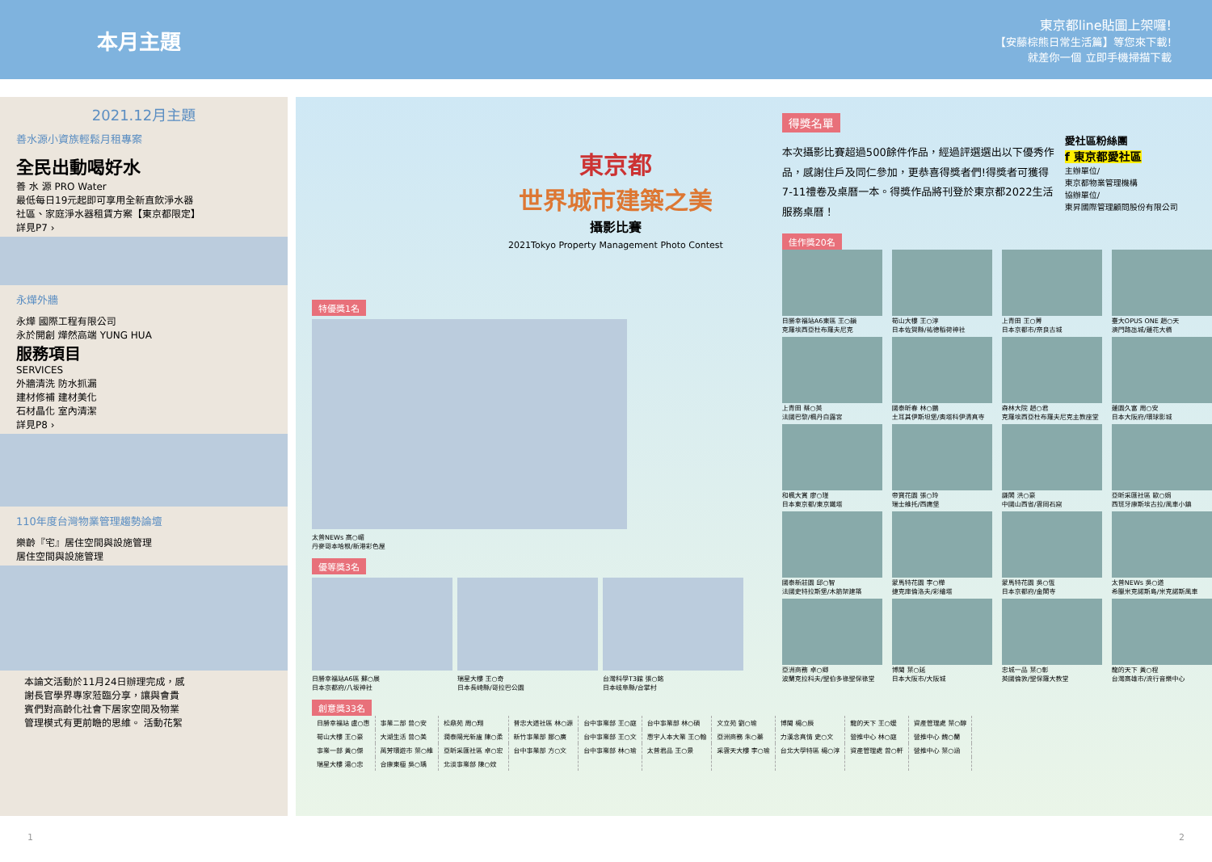本月主題
東京都line貼圖上架囉!
【安藤棕熊日常生活篇】等您來下載!
就差你一個 立即手機掃描下載
2021.12月主題
善水源小資族輕鬆月租專案
全民出動喝好水
善 水 源 PRO Water
最低每日19元起即可享用全新直飲淨水器
社區、家庭淨水器租賃方案【東京都限定】
詳見P7 ›
永燁外牆
永燁 國際工程有限公司
永於開創 燁然高端 YUNG HUA
服務項目
SERVICES
外牆清洗 防水抓漏
建材修補 建材美化
石材晶化 室內清潔
詳見P8 ›
110年度台灣物業管理趨勢論壇
樂齡『宅』居住空間與設施管理
居住空間與設施管理
本論文活動於11月24日辦理完成，感謝長官學界專家蒞臨分享，讓與會貴賓們對高齡化社會下居家空間及物業管理模式有更前瞻的思維。 活動花絮
東京都
世界城市建築之美
攝影比賽
2021Tokyo Property Management Photo Contest
特優獎1名
太普NEWs 高○嵋
丹麥哥本哈根/新港彩色屋
優等獎3名
日勝幸福站A6區 蘇○展
日本京都府/八坂神社
瑞星大樓 王○奇
日本長崎縣/哥拉巴公園
台灣科學T3館 張○銘
日本岐阜縣/合掌村
得獎名單
本次攝影比賽超過500餘件作品，經過評選選出以下優秀作品，感謝住戶及同仁參加，更恭喜得獎者們!得獎者可獲得7-11禮卷及桌曆一本。得獎作品將刊登於東京都2022生活服務桌曆！
愛社區粉絲團
f 東京都愛社區
主辦單位/
東京都物業管理機構
協辦單位/
東昇國際管理顧問股份有限公司
佳作獎20名
日勝幸福站A6東區 王○韻
克羅埃西亞杜布羅夫尼克
筍山大樓 王○淳
日本佐賀縣/祐德稻荷神社
上青田 王○菁
日本京都市/奈良古城
臺大OPUS ONE 趙○天
澳門路氹城/蓮花大橋
上青田 蔡○英
法國巴黎/楓丹白露宮
國泰昕春 林○鵬
土耳其伊斯坦堡/奧塔科伊清真寺
森林大院 趙○君
克羅埃西亞杜布羅夫尼克主教座堂
蓮園久富 周○安
日本大阪府/環球影城
和楓大賞 廖○瑾
日本東京都/東京鐵塔
帝寶花園 張○玲
瑞士維托/西庸堡
謙閣 洪○豪
中國山西省/雲岡石窟
亞昕采匯社區 歐○娟
西班牙康斯埃古拉/風車小鎮
國泰新莊園 邱○智
法國史特拉斯堡/木筋架建築
蒙馬特花園 李○樺
捷克庫倫洛夫/彩繪塔
蒙馬特花園 吳○恆
日本京都府/金閣寺
太普NEWs 吳○道
希臘米克諾斯島/米克諾斯風車
亞洲商務 卓○卿
波蘭克拉科夫/聖伯多祿聖保祿堂
博閩 葉○延
日本大阪市/大阪城
忠城一品 葉○彰
英國倫敦/聖保羅大教堂
龍的天下 黃○程
台灣高雄市/流行音樂中心
創意獎33名
| 日勝幸福站 盧○惠 | 事業二部 曾○安 | 松鼎苑 周○翔 | 普忠大道社區 林○源 | 台中事業部 王○庭 | 台中事業部 林○碩 | 文立苑 劉○瑜 | 博閩 楊○辰 | 龍的天下 王○媛 | 資產管理處 葉○醇 |
| 筍山大樓 王○豪 | 大湖生活 曾○美 | 潤泰陽光新廬 陳○柔 | 新竹事業部 鄒○廣 | 台中事業部 王○文 | 惠宇人本大業 王○翰 | 亞洲商務 朱○蓁 | 力漢念真情 史○文 | 營推中心 林○庭 | 營推中心 魏○蘭 |
| 事業一部 黃○傑 | 萬芳環遊市 葉○維 | 亞昕采匯社區 卓○宏 | 台中事業部 方○文 | 台中事業部 林○瑜 | 太普君品 王○景 | 采雲天大樓 李○瑜 | 台北大學特區 楊○淳 | 資產管理處 曾○軒 | 營推中心 葉○涵 |
| 瑞星大樓 湯○忠 | 合康東極 吳○瑀 | 北淡事業部 陳○妏 | | | | | | | |
1 2